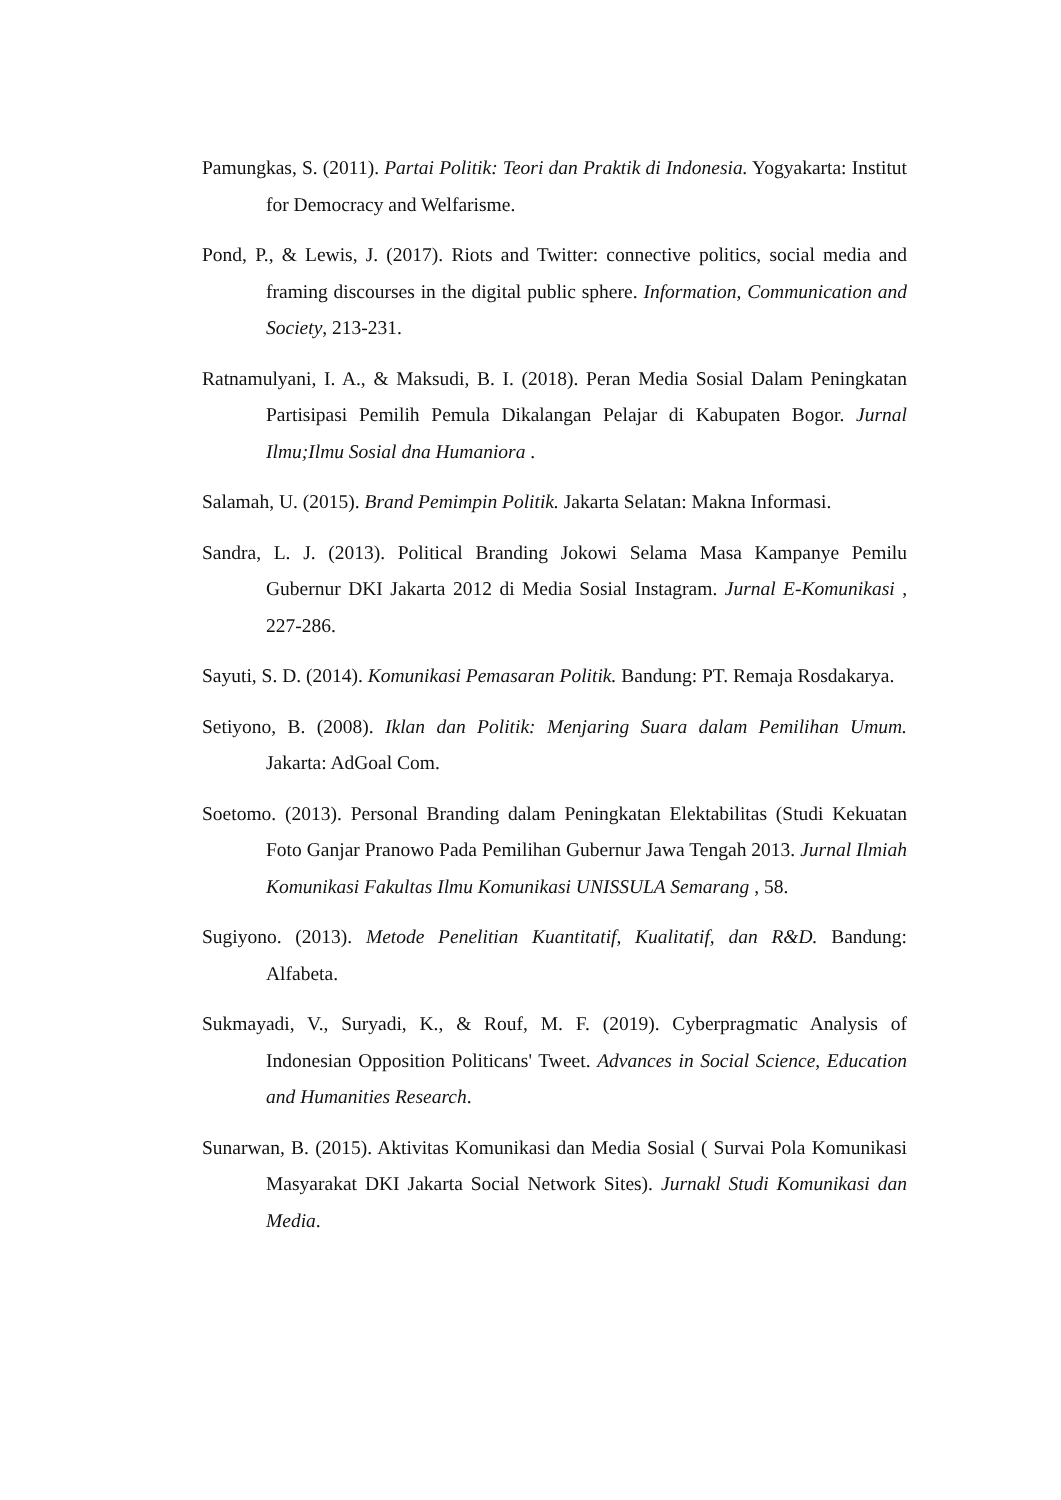Pamungkas, S. (2011). Partai Politik: Teori dan Praktik di Indonesia. Yogyakarta: Institut for Democracy and Welfarisme.
Pond, P., & Lewis, J. (2017). Riots and Twitter: connective politics, social media and framing discourses in the digital public sphere. Information, Communication and Society, 213-231.
Ratnamulyani, I. A., & Maksudi, B. I. (2018). Peran Media Sosial Dalam Peningkatan Partisipasi Pemilih Pemula Dikalangan Pelajar di Kabupaten Bogor. Jurnal Ilmu;Ilmu Sosial dna Humaniora .
Salamah, U. (2015). Brand Pemimpin Politik. Jakarta Selatan: Makna Informasi.
Sandra, L. J. (2013). Political Branding Jokowi Selama Masa Kampanye Pemilu Gubernur DKI Jakarta 2012 di Media Sosial Instagram. Jurnal E-Komunikasi , 227-286.
Sayuti, S. D. (2014). Komunikasi Pemasaran Politik. Bandung: PT. Remaja Rosdakarya.
Setiyono, B. (2008). Iklan dan Politik: Menjaring Suara dalam Pemilihan Umum. Jakarta: AdGoal Com.
Soetomo. (2013). Personal Branding dalam Peningkatan Elektabilitas (Studi Kekuatan Foto Ganjar Pranowo Pada Pemilihan Gubernur Jawa Tengah 2013. Jurnal Ilmiah Komunikasi Fakultas Ilmu Komunikasi UNISSULA Semarang , 58.
Sugiyono. (2013). Metode Penelitian Kuantitatif, Kualitatif, dan R&D. Bandung: Alfabeta.
Sukmayadi, V., Suryadi, K., & Rouf, M. F. (2019). Cyberpragmatic Analysis of Indonesian Opposition Politicans' Tweet. Advances in Social Science, Education and Humanities Research.
Sunarwan, B. (2015). Aktivitas Komunikasi dan Media Sosial ( Survai Pola Komunikasi Masyarakat DKI Jakarta Social Network Sites). Jurnakl Studi Komunikasi dan Media.